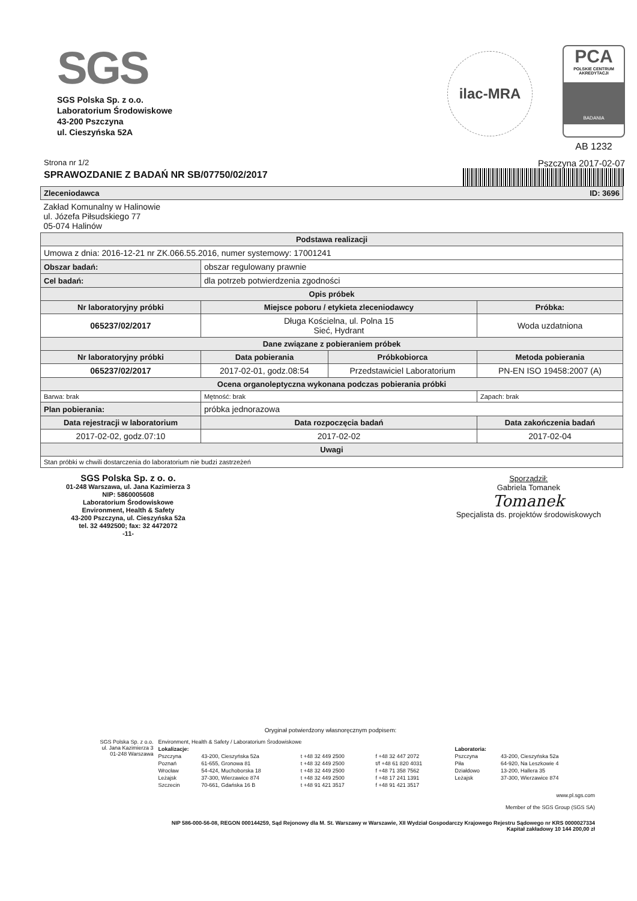SGS
SGS Polska Sp. z o.o.
Laboratorium Środowiskowe
43-200 Pszczyna
ul. Cieszyńska 52A
ilac-MRA
PCA
POLSKIE CENTRUM AKREDYTACJI
BADANIA
AB 1232
Strona nr 1/2
SPRAWOZDANIE Z BADAŃ NR SB/07750/02/2017
Pszczyna 2017-02-07
| Zleceniodawca ID: 3696 | | | |
| --- | --- | --- | --- |
| Zakład Komunalny w Halinowie ul. Józefa Piłsudskiego 77 05-074 Halinów | | | |
| Podstawa realizacji | | | |
| Umowa z dnia: 2016-12-21 nr ZK.066.55.2016, numer systemowy: 17001241 | | | |
| Obszar badań: | obszar regulowany prawnie | | |
| Cel badań: | dla potrzeb potwierdzenia zgodności | | |
| Opis próbek | | | |
| Nr laboratoryjny próbki | Miejsce poboru / etykieta zleceniodawcy | | Próbka: |
| 065237/02/2017 | Długa Kościelna, ul. Polna 15 Sieć, Hydrant | | Woda uzdatniona |
| Dane związane z pobieraniem próbek | | | |
| Nr laboratoryjny próbki | Data pobierania | Próbkobiorca | Metoda pobierania |
| 065237/02/2017 | 2017-02-01, godz.08:54 | Przedstawiciel Laboratorium | PN-EN ISO 19458:2007 (A) |
| Ocena organoleptyczna wykonana podczas pobierania próbki | | | |
| Barwa: brak | Mętność: brak | | Zapach: brak |
| Plan pobierania: | próbka jednorazowa | | |
| Data rejestracji w laboratorium | Data rozpoczęcia badań | | Data zakończenia badań |
| 2017-02-02, godz.07:10 | 2017-02-02 | | 2017-02-04 |
| Uwagi | | | |
| Stan próbki w chwili dostarczenia do laboratorium nie budzi zastrzeżeń | | | |
SGS Polska Sp. z o. o.
01-248 Warszawa, ul. Jana Kazimierza 3
NIP: 5860005608
Laboratorium Środowiskowe
Environment, Health & Safety
43-200 Pszczyna, ul. Cieszyńska 52a
tel. 32 4492500; fax: 32 4472072
-11-
Sporządził:
Gabriela Tomanek
Tomanek
Specjalista ds. projektów środowiskowych
Oryginał potwierdzony własnoręcznym podpisem:
| SGS Polska Sp. z o.o. ul. Jana Kazimierza 3 01-248 Warszawa | Environment, Health & Safety / Laboratorium Środowiskowe | | | | | |
| | Lokalizacje: | | | | Laboratoria: | |
| | Pszczyna | 43-200, Cieszyńska 52a | t +48 32 449 2500 | f +48 32 447 2072 | Pszczyna | 43-200, Cieszyńska 52a |
| | Poznań | 61-655, Gronowa 81 | t +48 32 449 2500 | t/f +48 61 820 4031 | Piła | 64-920, Na Leszkowie 4 |
| | Wrocław | 54-424, Muchoborska 18 | t +48 32 449 2500 | f +48 71 358 7562 | Działdowo | 13-200, Hallera 35 |
| | Leżajsk | 37-300, Wierzawice 874 | t +48 32 449 2500 | f +48 17 241 1391 | Leżajsk | 37-300, Wierzawice 874 |
| | Szczecin | 70-661, Gdańska 16 B | t +48 91 421 3517 | f +48 91 421 3517 | | |
www.pl.sgs.com
Member of the SGS Group (SGS SA)
NIP 586-000-56-08, REGON 000144259, Sąd Rejonowy dla M. St. Warszawy w Warszawie, XII Wydział Gospodarczy Krajowego Rejestru Sądowego nr KRS 0000027334
Kapitał zakładowy 10 144 200,00 zł